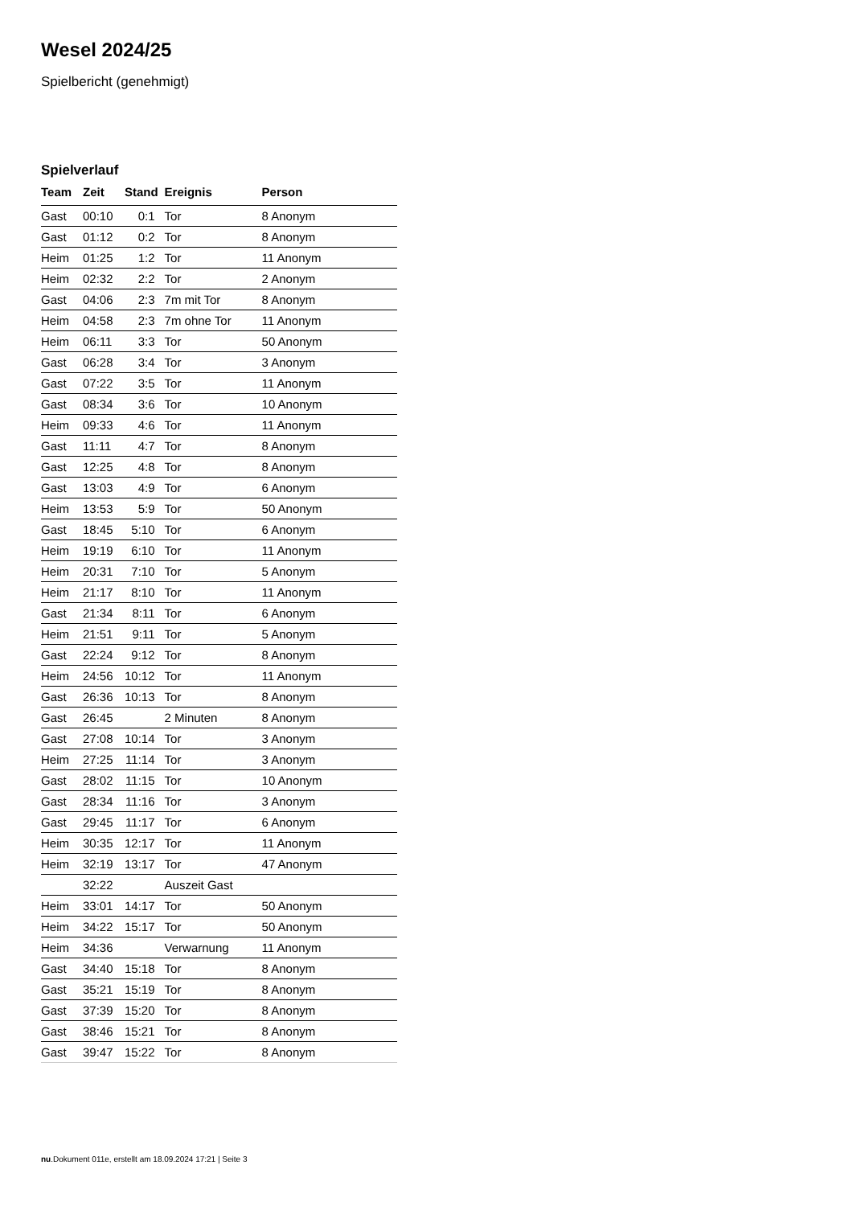Wesel 2024/25
Spielbericht (genehmigt)
Spielverlauf
| Team | Zeit | Stand | Ereignis | Person |
| --- | --- | --- | --- | --- |
| Gast | 00:10 | 0:1 | Tor | 8 Anonym |
| Gast | 01:12 | 0:2 | Tor | 8 Anonym |
| Heim | 01:25 | 1:2 | Tor | 11 Anonym |
| Heim | 02:32 | 2:2 | Tor | 2 Anonym |
| Gast | 04:06 | 2:3 | 7m mit Tor | 8 Anonym |
| Heim | 04:58 | 2:3 | 7m ohne Tor | 11 Anonym |
| Heim | 06:11 | 3:3 | Tor | 50 Anonym |
| Gast | 06:28 | 3:4 | Tor | 3 Anonym |
| Gast | 07:22 | 3:5 | Tor | 11 Anonym |
| Gast | 08:34 | 3:6 | Tor | 10 Anonym |
| Heim | 09:33 | 4:6 | Tor | 11 Anonym |
| Gast | 11:11 | 4:7 | Tor | 8 Anonym |
| Gast | 12:25 | 4:8 | Tor | 8 Anonym |
| Gast | 13:03 | 4:9 | Tor | 6 Anonym |
| Heim | 13:53 | 5:9 | Tor | 50 Anonym |
| Gast | 18:45 | 5:10 | Tor | 6 Anonym |
| Heim | 19:19 | 6:10 | Tor | 11 Anonym |
| Heim | 20:31 | 7:10 | Tor | 5 Anonym |
| Heim | 21:17 | 8:10 | Tor | 11 Anonym |
| Gast | 21:34 | 8:11 | Tor | 6 Anonym |
| Heim | 21:51 | 9:11 | Tor | 5 Anonym |
| Gast | 22:24 | 9:12 | Tor | 8 Anonym |
| Heim | 24:56 | 10:12 | Tor | 11 Anonym |
| Gast | 26:36 | 10:13 | Tor | 8 Anonym |
| Gast | 26:45 | | 2 Minuten | 8 Anonym |
| Gast | 27:08 | 10:14 | Tor | 3 Anonym |
| Heim | 27:25 | 11:14 | Tor | 3 Anonym |
| Gast | 28:02 | 11:15 | Tor | 10 Anonym |
| Gast | 28:34 | 11:16 | Tor | 3 Anonym |
| Gast | 29:45 | 11:17 | Tor | 6 Anonym |
| Heim | 30:35 | 12:17 | Tor | 11 Anonym |
| Heim | 32:19 | 13:17 | Tor | 47 Anonym |
| | 32:22 | | Auszeit Gast | |
| Heim | 33:01 | 14:17 | Tor | 50 Anonym |
| Heim | 34:22 | 15:17 | Tor | 50 Anonym |
| Heim | 34:36 | | Verwarnung | 11 Anonym |
| Gast | 34:40 | 15:18 | Tor | 8 Anonym |
| Gast | 35:21 | 15:19 | Tor | 8 Anonym |
| Gast | 37:39 | 15:20 | Tor | 8 Anonym |
| Gast | 38:46 | 15:21 | Tor | 8 Anonym |
| Gast | 39:47 | 15:22 | Tor | 8 Anonym |
nu.Dokument 011e, erstellt am 18.09.2024 17:21 | Seite 3